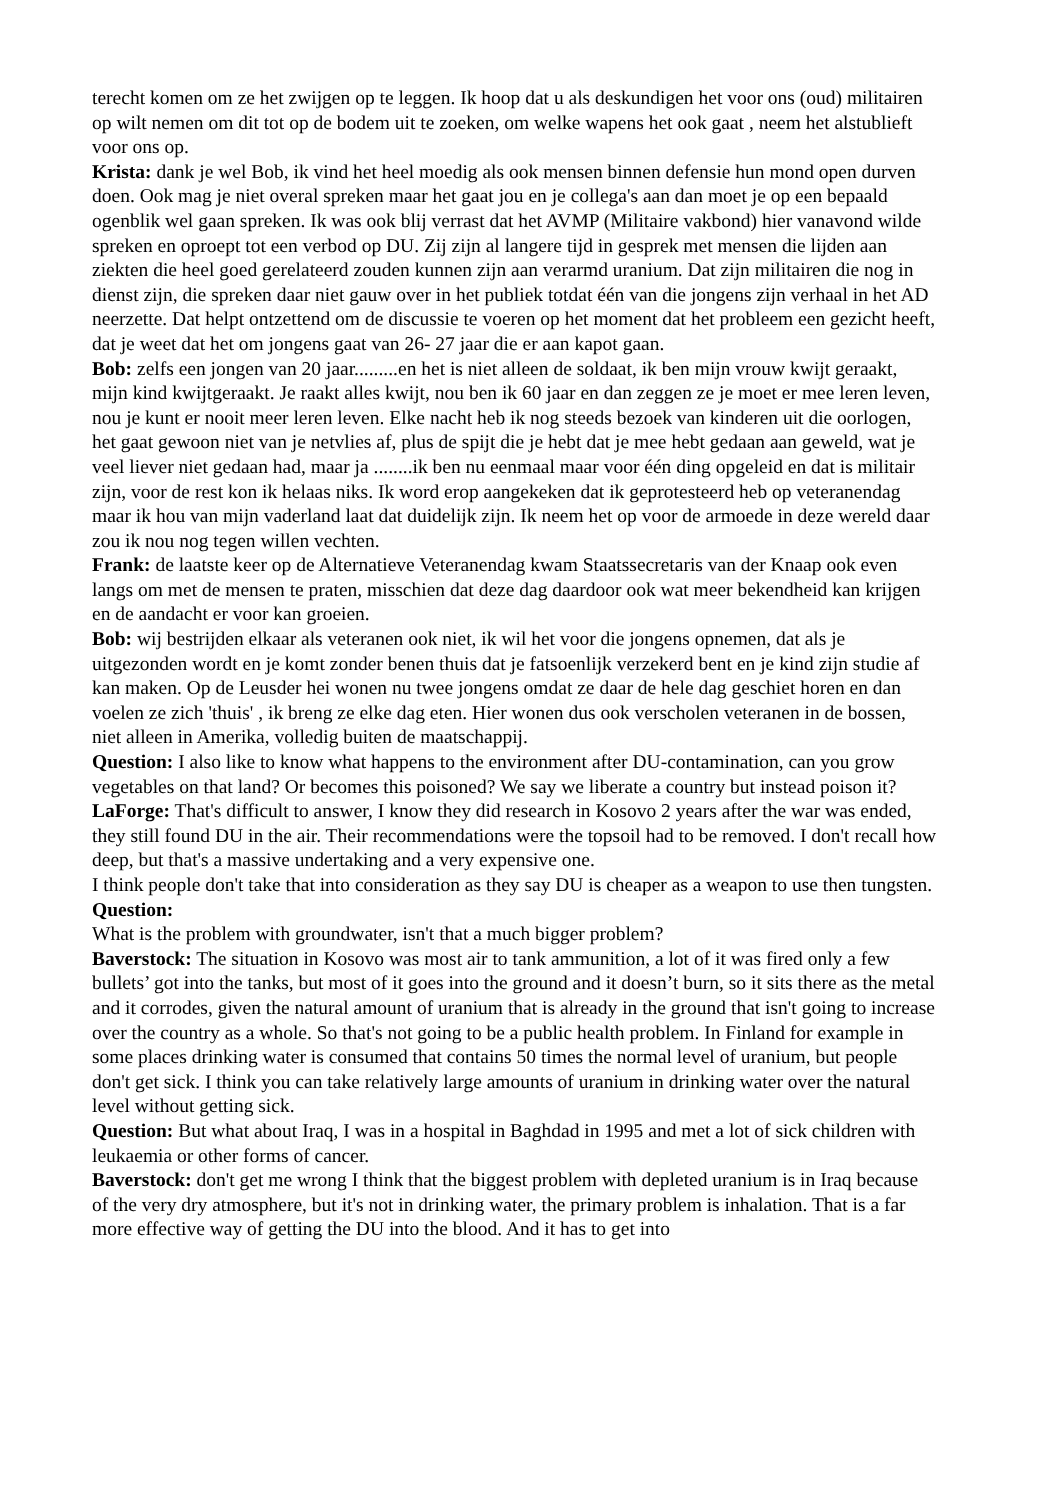terecht komen om ze het zwijgen op te leggen. Ik hoop dat u als deskundigen het voor ons (oud) militairen op wilt nemen om dit tot op de bodem uit te zoeken, om welke wapens het ook gaat , neem het alstublieft voor ons op.
Krista: dank je wel Bob, ik vind het heel moedig als ook mensen binnen defensie hun mond open durven doen. Ook mag je niet overal spreken maar het gaat jou en je collega's aan dan moet je op een bepaald ogenblik wel gaan spreken. Ik was ook blij verrast dat het AVMP (Militaire vakbond) hier vanavond wilde spreken en oproept tot een verbod op DU. Zij zijn al langere tijd in gesprek met mensen die lijden aan ziekten die heel goed gerelateerd zouden kunnen zijn aan verarmd uranium. Dat zijn militairen die nog in dienst zijn, die spreken daar niet gauw over in het publiek totdat één van die jongens zijn verhaal in het AD neerzette. Dat helpt ontzettend om de discussie te voeren op het moment dat het probleem een gezicht heeft, dat je weet dat het om jongens gaat van 26- 27 jaar die er aan kapot gaan.
Bob: zelfs een jongen van 20 jaar.........en het is niet alleen de soldaat, ik ben mijn vrouw kwijt geraakt, mijn kind kwijtgeraakt. Je raakt alles kwijt, nou ben ik 60 jaar en dan zeggen ze je moet er mee leren leven, nou je kunt er nooit meer leren leven. Elke nacht heb ik nog steeds bezoek van kinderen uit die oorlogen, het gaat gewoon niet van je netvlies af, plus de spijt die je hebt dat je mee hebt gedaan aan geweld, wat je veel liever niet gedaan had, maar ja ........ik ben nu eenmaal maar voor één ding opgeleid en dat is militair zijn, voor de rest kon ik helaas niks. Ik word erop aangekeken dat ik geprotesteerd heb op veteranendag maar ik hou van mijn vaderland laat dat duidelijk zijn. Ik neem het op voor de armoede in deze wereld daar zou ik nou nog tegen willen vechten.
Frank: de laatste keer op de Alternatieve Veteranendag kwam Staatssecretaris van der Knaap ook even langs om met de mensen te praten, misschien dat deze dag daardoor ook wat meer bekendheid kan krijgen en de aandacht er voor kan groeien.
Bob: wij bestrijden elkaar als veteranen ook niet, ik wil het voor die jongens opnemen, dat als je uitgezonden wordt en je komt zonder benen thuis dat je fatsoenlijk verzekerd bent en je kind zijn studie af kan maken. Op de Leusder hei wonen nu twee jongens omdat ze daar de hele dag geschiet horen en dan voelen ze zich 'thuis' , ik breng ze elke dag eten. Hier wonen dus ook verscholen veteranen in de bossen, niet alleen in Amerika, volledig buiten de maatschappij.
Question: I also like to know what happens to the environment after DU-contamination, can you grow vegetables on that land? Or becomes this poisoned? We say we liberate a country but instead poison it?
LaForge: That's difficult to answer, I know they did research in Kosovo 2 years after the war was ended, they still found DU in the air. Their recommendations were the topsoil had to be removed. I don't recall how deep, but that's a massive undertaking and a very expensive one.
I think people don't take that into consideration as they say DU is cheaper as a weapon to use then tungsten.
Question:
What is the problem with groundwater, isn't that a much bigger problem?
Baverstock: The situation in Kosovo was most air to tank ammunition, a lot of it was fired only a few bullets’ got into the tanks, but most of it goes into the ground and it doesn’t burn, so it sits there as the metal and it corrodes, given the natural amount of uranium that is already in the ground that isn't going to increase over the country as a whole. So that's not going to be a public health problem. In Finland for example in some places drinking water is consumed that contains 50 times the normal level of uranium, but people don't get sick. I think you can take relatively large amounts of uranium in drinking water over the natural level without getting sick.
Question: But what about Iraq, I was in a hospital in Baghdad in 1995 and met a lot of sick children with leukaemia or other forms of cancer.
Baverstock: don't get me wrong I think that the biggest problem with depleted uranium is in Iraq because of the very dry atmosphere, but it's not in drinking water, the primary problem is inhalation. That is a far more effective way of getting the DU into the blood. And it has to get into